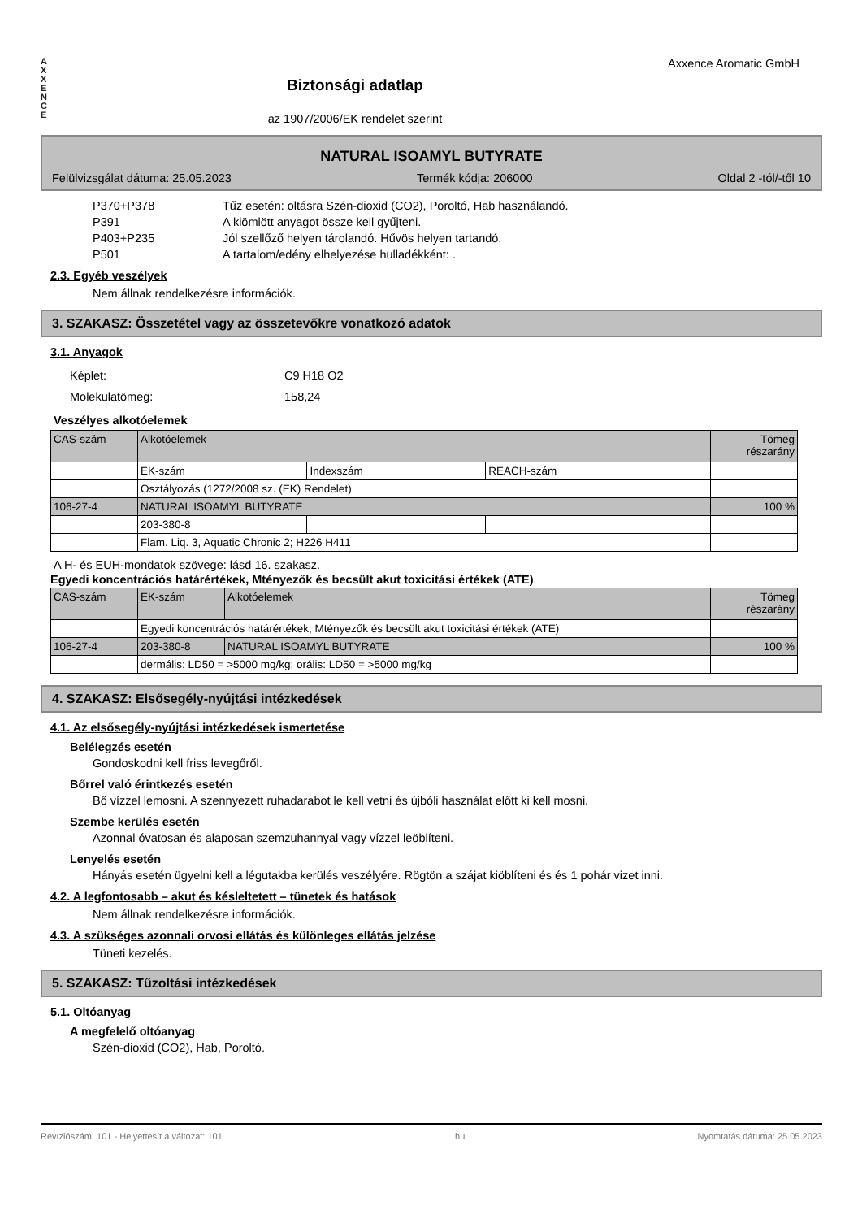A
X
X
E
N
C
E
Biztonsági adatlap
az 1907/2006/EK rendelet szerint
Axxence Aromatic GmbH
NATURAL ISOAMYL BUTYRATE
Felülvizsgálat dátuma: 25.05.2023 Termék kódja: 206000 Oldal 2 -tól/-től 10
P370+P378 Tűz esetén: oltásra Szén-dioxid (CO2), Poroltó, Hab használandó.
P391 A kiömlött anyagot össze kell gyűjteni.
P403+P235 Jól szellőző helyen tárolandó. Hűvös helyen tartandó.
P501 A tartalom/edény elhelyezése hulladékként: .
2.3. Egyéb veszélyek
Nem állnak rendelkezésre információk.
3. SZAKASZ: Összetétel vagy az összetevőkre vonatkozó adatok
3.1. Anyagok
Képlet:
Molekulatömeg:
C9 H18 O2
158,24
Veszélyes alkotóelemek
| CAS-szám | Alkotóelemek | | | Tömeg részarány |
| | EK-szám | Indexszám | REACH-szám | |
| | Osztályozás (1272/2008 sz. (EK) Rendelet) | | | |
| 106-27-4 | NATURAL ISOAMYL BUTYRATE | | | 100 % |
| | 203-380-8 | | | |
| | Flam. Liq. 3, Aquatic Chronic 2; H226 H411 | | | |
A H- és EUH-mondatok szövege: lásd 16. szakasz.
Egyedi koncentrációs határértékek, Mtényezők és becsült akut toxicitási értékek (ATE)
| CAS-szám | EK-szám | Alkotóelemek | Tömeg részarány |
| | Egyedi koncentrációs határértékek, Mtényezők és becsült akut toxicitási értékek (ATE) | | |
| 106-27-4 | 203-380-8 | NATURAL ISOAMYL BUTYRATE | 100 % |
| | dermális: LD50 = >5000 mg/kg; orális: LD50 = >5000 mg/kg | | |
4. SZAKASZ: Elsősegély-nyújtási intézkedések
4.1. Az elsősegély-nyújtási intézkedések ismertetése
Belélegzés esetén
Gondoskodni kell friss levegőről.
Bőrrel való érintkezés esetén
Bő vízzel lemosni. A szennyezett ruhadarabot le kell vetni és újbóli használat előtt ki kell mosni.
Szembe kerülés esetén
Azonnal óvatosan és alaposan szemzuhannyal vagy vízzel leöblíteni.
Lenyelés esetén
Hányás esetén ügyelni kell a légutakba kerülés veszélyére. Rögtön a szájat kiöblíteni és és 1 pohár vizet inni.
4.2. A legfontosabb – akut és késleltetett – tünetek és hatások
Nem állnak rendelkezésre információk.
4.3. A szükséges azonnali orvosi ellátás és különleges ellátás jelzése
Tüneti kezelés.
5. SZAKASZ: Tűzoltási intézkedések
5.1. Oltóanyag
A megfelelő oltóanyag
Szén-dioxid (CO2), Hab, Poroltó.
Revíziószám: 101 - Helyettesít a változat: 101 hu Nyomtatás dátuma: 25.05.2023